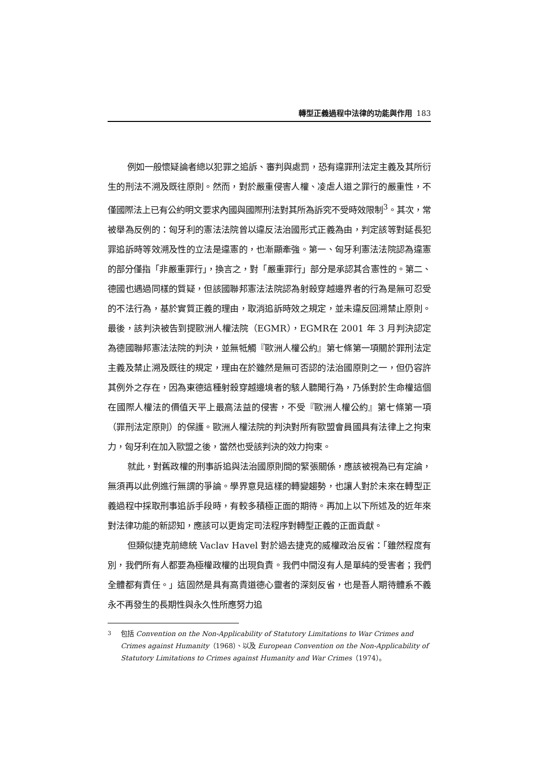轉型正義過程中法律的功能與作用 183
例如一般懷疑論者總以犯罪之追訴、審判與處罰，恐有違罪刑法定主義及其所衍生的刑法不溯及既往原則。然而，對於嚴重侵害人權、凌虐人道之罪行的嚴重性，不僅國際法上已有公約明文要求內國與國際刑法對其所為訴究不受時效限制<sup>3</sup>。其次，常被舉為反例的：匈牙利的憲法法院曾以違反法治國形式正義為由，判定該等對延長犯罪追訴時等效溯及性的立法是違憲的，也漸顯牽強。第一、匈牙利憲法法院認為違憲的部分僅指「非嚴重罪行」，換言之，對「嚴重罪行」部分是承認其合憲性的。第二、德國也遇過同樣的質疑，但該國聯邦憲法法院認為射殺穿越邊界者的行為是無可忍受的不法行為，基於實質正義的理由，取消追訴時效之規定，並未違反回溯禁止原則。最後，該判決被告到提歐洲人權法院（EGMR），EGMR在 2001 年 3 月判決認定為德國聯邦憲法法院的判決，並無牴觸『歐洲人權公約』第七條第一項關於罪刑法定主義及禁止溯及既往的規定，理由在於雖然是無可否認的法治國原則之一，但仍容許其例外之存在，因為東德這種射殺穿越邊境者的駭人聽聞行為，乃係對於生命權這個在國際人權法的價值天平上最高法益的侵害，不受『歐洲人權公約』第七條第一項（罪刑法定原則）的保護。歐洲人權法院的判決對所有歐盟會員國具有法律上之拘束力，匈牙利在加入歐盟之後，當然也受該判決的效力拘束。
就此，對舊政權的刑事訴追與法治國原則間的緊張關係，應該被視為已有定論，無須再以此例進行無謂的爭論。學界意見這樣的轉變趨勢，也讓人對於未來在轉型正義過程中採取刑事追訴手段時，有較多積極正面的期待。再加上以下所述及的近年來對法律功能的新認知，應該可以更肯定司法程序對轉型正義的正面貢獻。
但類似捷克前總統 Vaclav Havel 對於過去捷克的威權政治反省：「雖然程度有別，我們所有人都要為極權政權的出現負責。我們中間沒有人是單純的受害者；我們全體都有責任。」這固然是具有高貴道德心靈者的深刻反省，也是吾人期待體系不義永不再發生的長期性與永久性所應努力追
<sup>3</sup> 包括 Convention on the Non-Applicability of Statutory Limitations to War Crimes and Crimes against Humanity（1968）、以及 European Convention on the Non-Applicability of Statutory Limitations to Crimes against Humanity and War Crimes（1974）。